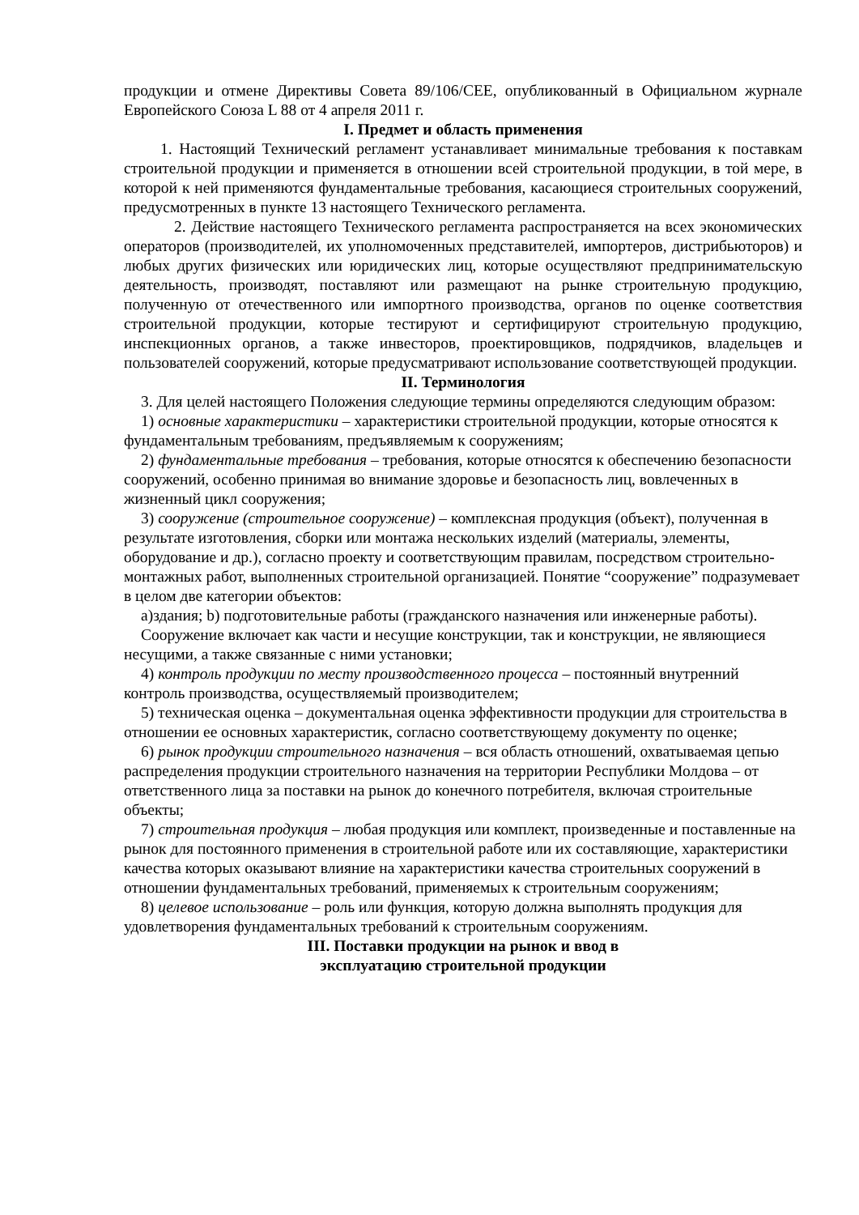продукции и отмене Директивы Совета 89/106/CEE, опубликованный в Официальном журнале Европейского Союза L 88 от 4 апреля 2011 г.
I. Предмет и область применения
1. Настоящий Технический регламент устанавливает минимальные требования к поставкам строительной продукции и применяется в отношении всей строительной продукции, в той мере, в которой к ней применяются фундаментальные требования, касающиеся строительных сооружений, предусмотренных в пункте 13 настоящего Технического регламента.
2. Действие настоящего Технического регламента распространяется на всех экономических операторов (производителей, их уполномоченных представителей, импортеров, дистрибьюторов) и любых других физических или юридических лиц, которые осуществляют предпринимательскую деятельность, производят, поставляют или размещают на рынке строительную продукцию, полученную от отечественного или импортного производства, органов по оценке соответствия строительной продукции, которые тестируют и сертифицируют строительную продукцию, инспекционных органов, а также инвесторов, проектировщиков, подрядчиков, владельцев и пользователей сооружений, которые предусматривают использование соответствующей продукции.
II. Терминология
3. Для целей настоящего Положения следующие термины определяются следующим образом:
1) основные характеристики – характеристики строительной продукции, которые относятся к фундаментальным требованиям, предъявляемым к сооружениям;
2) фундаментальные требования – требования, которые относятся к обеспечению безопасности сооружений, особенно принимая во внимание здоровье и безопасность лиц, вовлеченных в жизненный цикл сооружения;
3) сооружение (строительное сооружение) – комплексная продукция (объект), полученная в результате изготовления, сборки или монтажа нескольких изделий (материалы, элементы, оборудование и др.), согласно проекту и соответствующим правилам, посредством строительно-монтажных работ, выполненных строительной организацией. Понятие “сооружение” подразумевает в целом две категории объектов:
a)здания; b) подготовительные работы (гражданского назначения или инженерные работы).
Сооружение включает как части и несущие конструкции, так и конструкции, не являющиеся несущими, а также связанные с ними установки;
4) контроль продукции по месту производственного процесса – постоянный внутренний контроль производства, осуществляемый производителем;
5) техническая оценка – документальная оценка эффективности продукции для строительства в отношении ее основных характеристик, согласно соответствующему документу по оценке;
6) рынок продукции строительного назначения – вся область отношений, охватываемая цепью распределения продукции строительного назначения на территории Республики Молдова – от ответственного лица за поставки на рынок до конечного потребителя, включая строительные объекты;
7) строительная продукция – любая продукция или комплект, произведенные и поставленные на рынок для постоянного применения в строительной работе или их составляющие, характеристики качества которых оказывают влияние на характеристики качества строительных сооружений в отношении фундаментальных требований, применяемых к строительным сооружениям;
8) целевое использование – роль или функция, которую должна выполнять продукция для удовлетворения фундаментальных требований к строительным сооружениям.
III. Поставки продукции на рынок и ввод в
эксплуатацию строительной продукции